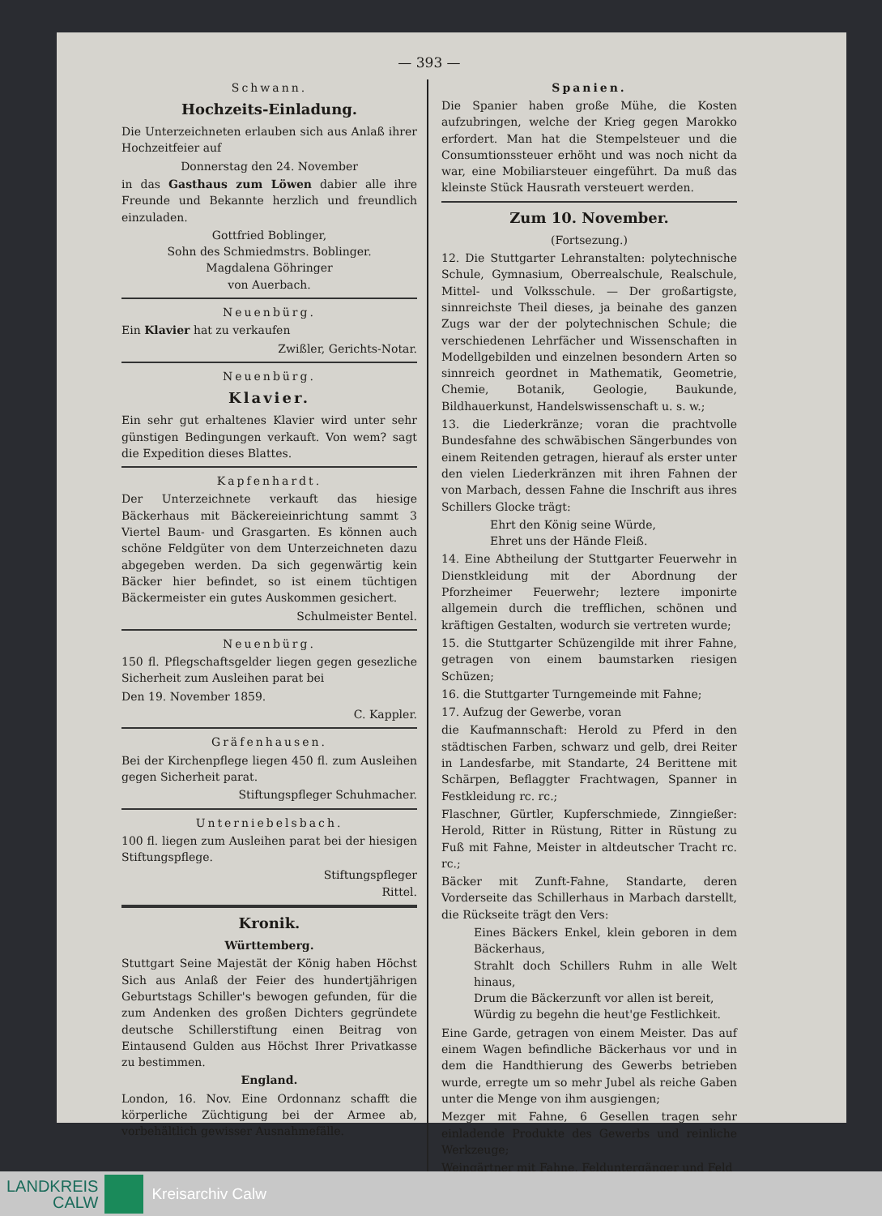— 393 —
Schwann.
Hochzeits-Einladung.
Die Unterzeichneten erlauben sich aus Anlaß ihrer Hochzeitfeier auf
Donnerstag den 24. November
in das Gasthaus zum Löwen dabier alle ihre Freunde und Bekannte herzlich und freundlich einzuladen.
Gottfried Boblinger,
Sohn des Schmiedmstrs. Boblinger.
Magdalena Göhringer
von Auerbach.
Neuenbürg.
Ein Klavier hat zu verkaufen
Zwißler, Gerichts-Notar.
Neuenbürg.
Klavier.
Ein sehr gut erhaltenes Klavier wird unter sehr günstigen Bedingungen verkauft. Von wem? sagt die Expedition dieses Blattes.
Kapfenhardt.
Der Unterzeichnete verkauft das hiesige Bäckerhaus mit Bäckereieinrichtung sammt 3 Viertel Baum- und Grasgarten. Es können auch schöne Feldgüter von dem Unterzeichneten dazu abgegeben werden. Da sich gegenwärtig kein Bäcker hier befindet, so ist einem tüchtigen Bäckermeister ein gutes Auskommen gesichert.
Schulmeister Bentel.
Neuenbürg.
150 fl. Pflegschaftsgelder liegen gegen gesezliche Sicherheit zum Ausleihen parat bei
Den 19. November 1859.
C. Kappler.
Gräfenhausen.
Bei der Kirchenpflege liegen 450 fl. zum Ausleihen gegen Sicherheit parat.
Stiftungspfleger Schuhmacher.
Unterniebelsbach.
100 fl. liegen zum Ausleihen parat bei der hiesigen Stiftungspflege.
Stiftungspfleger
Rittel.
Kronik.
Württemberg.
Stuttgart Seine Majestät der König haben Höchst Sich aus Anlaß der Feier des hundertjährigen Geburtstags Schiller's bewogen gefunden, für die zum Andenken des großen Dichters gegründete deutsche Schillerstiftung einen Beitrag von Eintausend Gulden aus Höchst Ihrer Privatkasse zu bestimmen.
England.
London, 16. Nov. Eine Ordonnanz schafft die körperliche Züchtigung bei der Armee ab, vorbehältlich gewisser Ausnahmefälle.
Spanien.
Die Spanier haben große Mühe, die Kosten aufzubringen, welche der Krieg gegen Marokko erfordert. Man hat die Stempelsteuer und die Consumtionssteuer erhöht und was noch nicht da war, eine Mobiliarsteuer eingeführt. Da muß das kleinste Stück Hausrath versteuert werden.
Zum 10. November.
(Fortsezung.)
12. Die Stuttgarter Lehranstalten: polytechnische Schule, Gymnasium, Oberrealschule, Realschule, Mittel- und Volksschule. — Der großartigste, sinnreichste Theil dieses, ja beinahe des ganzen Zugs war der der polytechnischen Schule; die verschiedenen Lehrfächer und Wissenschaften in Modellgebilden und einzelnen besondern Arten so sinnreich geordnet in Mathematik, Geometrie, Chemie, Botanik, Geologie, Baukunde, Bildhauerkunst, Handelswissenschaft u. s. w.;
13. die Liederkränze; voran die prachtvolle Bundesfahne des schwäbischen Sängerbundes von einem Reitenden getragen, hierauf als erster unter den vielen Liederkränzen mit ihren Fahnen der von Marbach, dessen Fahne die Inschrift aus ihres Schillers Glocke trägt:
Ehrt den König seine Würde,
Ehret uns der Hände Fleiß.
14. Eine Abtheilung der Stuttgarter Feuerwehr in Dienstkleidung mit der Abordnung der Pforzheimer Feuerwehr; leztere imponirte allgemein durch die trefflichen, schönen und kräftigen Gestalten, wodurch sie vertreten wurde;
15. die Stuttgarter Schüzengilde mit ihrer Fahne, getragen von einem baumstarken riesigen Schüzen;
16. die Stuttgarter Turngemeinde mit Fahne;
17. Aufzug der Gewerbe, voran
die Kaufmannschaft: Herold zu Pferd in den städtischen Farben, schwarz und gelb, drei Reiter in Landesfarbe, mit Standarte, 24 Berittene mit Schärpen, Beflaggter Frachtwagen, Spanner in Festkleidung rc. rc.;
Flaschner, Gürtler, Kupferschmiede, Zinngießer: Herold, Ritter in Rüstung, Ritter in Rüstung zu Fuß mit Fahne, Meister in altdeutscher Tracht rc. rc.;
Bäcker mit Zunft-Fahne, Standarte, deren Vorderseite das Schillerhaus in Marbach darstellt, die Rückseite trägt den Vers:
Eines Bäckers Enkel, klein geboren in dem Bäckerhaus,
Strahlt doch Schillers Ruhm in alle Welt hinaus,
Drum die Bäckerzunft vor allen ist bereit,
Würdig zu begehn die heut'ge Festlichkeit.
Eine Garde, getragen von einem Meister. Das auf einem Wagen befindliche Bäckerhaus vor und in dem die Handthierung des Gewerbs betrieben wurde, erregte um so mehr Jubel als reiche Gaben unter die Menge von ihm ausgiengen;
Mezger mit Fahne, 6 Gesellen tragen sehr einladende Produkte des Gewerbs und reinliche Werkzeuge;
Weingärtner mit Fahne, Felduntergänger und Feld
LANDKREIS
CALW
Kreisarchiv Calw